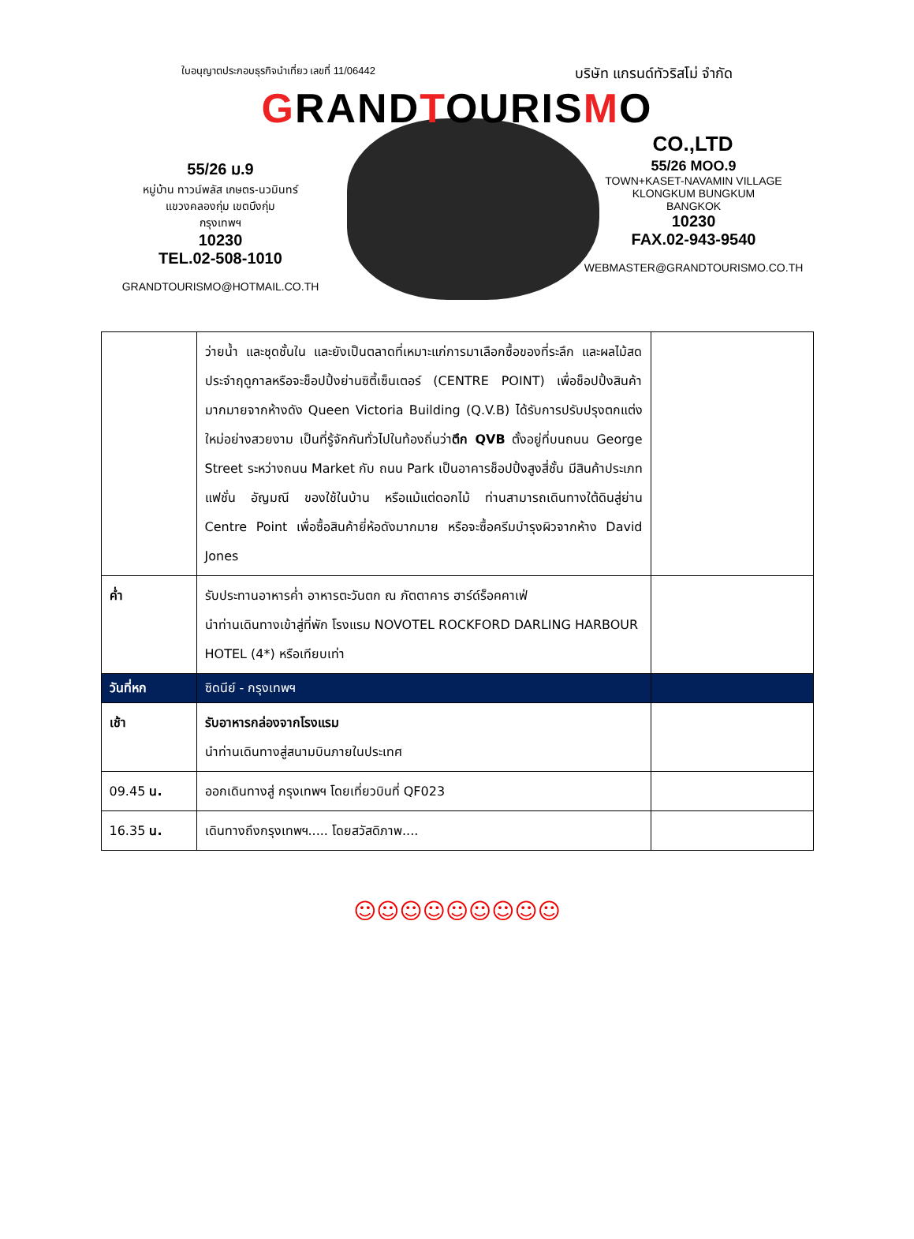ใบอนุญาตประกอบธุรกิจนำเที่ยว เลขที่ 11/06442 บริษัท แกรนด์ทัวริสโม่ จำกัด
GRANDTOURISMO
CO.,LTD
55/26 ม.9
หมู่บ้าน ทาวน์พลัส เกษตร-นวมินทร์
แขวงคลองกุ่ม เขตบึงกุ่ม
กรุงเทพฯ
10230
TEL.02-508-1010
GRANDTOURISMO@HOTMAIL.CO.TH
55/26 MOO.9
TOWN+KASET-NAVAMIN VILLAGE
KLONGKUM BUNGKUM
BANGKOK
10230
FAX.02-943-9540
WEBMASTER@GRANDTOURISMO.CO.TH
| | ว่ายน้ำ และชุดชั้นใน และยังเป็นตลาดที่เหมาะแก่การมาเลือกซื้อของที่ระลึก และผลไม้สดประจำฤดูกาลหรือจะช็อปปิ้งย่านซิตี้เซ็นเตอร์ (CENTRE POINT) เพื่อช็อปปิ้งสินค้ามากมายจากห้างดัง Queen Victoria Building (Q.V.B) ได้รับการปรับปรุงตกแต่งใหม่อย่างสวยงาม เป็นที่รู้จักกันทั่วไปในท้องถิ่นว่า ตึก QVB ตั้งอยู่ที่บนถนน George Street ระหว่างถนน Market กับ ถนน Park เป็นอาคารช็อปปิ้งสูงสี่ชั้น มีสินค้าประเภทแฟชั่น อัญมณี ของใช้ในบ้าน หรือแม้แต่ดอกไม้ ท่านสามารถเดินทางใต้ดินสู่ย่าน Centre Point เพื่อซื้อสินค้ายี่ห้อดังมากมาย หรือจะซื้อครีมบำรุงผิวจากห้าง David Jones | |
| ค่ำ | รับประทานอาหารค่ำ อาหารตะวันตก ณ ภัตตาคาร ฮาร์ด์ร็อคคาเฟ่ นำท่านเดินทางเข้าสู่ที่พัก โรงแรม NOVOTEL ROCKFORD DARLING HARBOUR HOTEL (4*) หรือเทียบเท่า | |
| วันที่หก | ซิดนีย์ - กรุงเทพฯ | |
| เช้า | รับอาหารกล่องจากโรงแรม นำท่านเดินทางสู่สนามบินภายในประเทศ | |
| 09.45 น. | ออกเดินทางสู่ กรุงเทพฯ โดยเที่ยวบินที่ QF023 | |
| 16.35 น. | เดินทางถึงกรุงเทพฯ..... โดยสวัสดิภาพ.... | |
☺☺☺☺☺☺☺☺☺